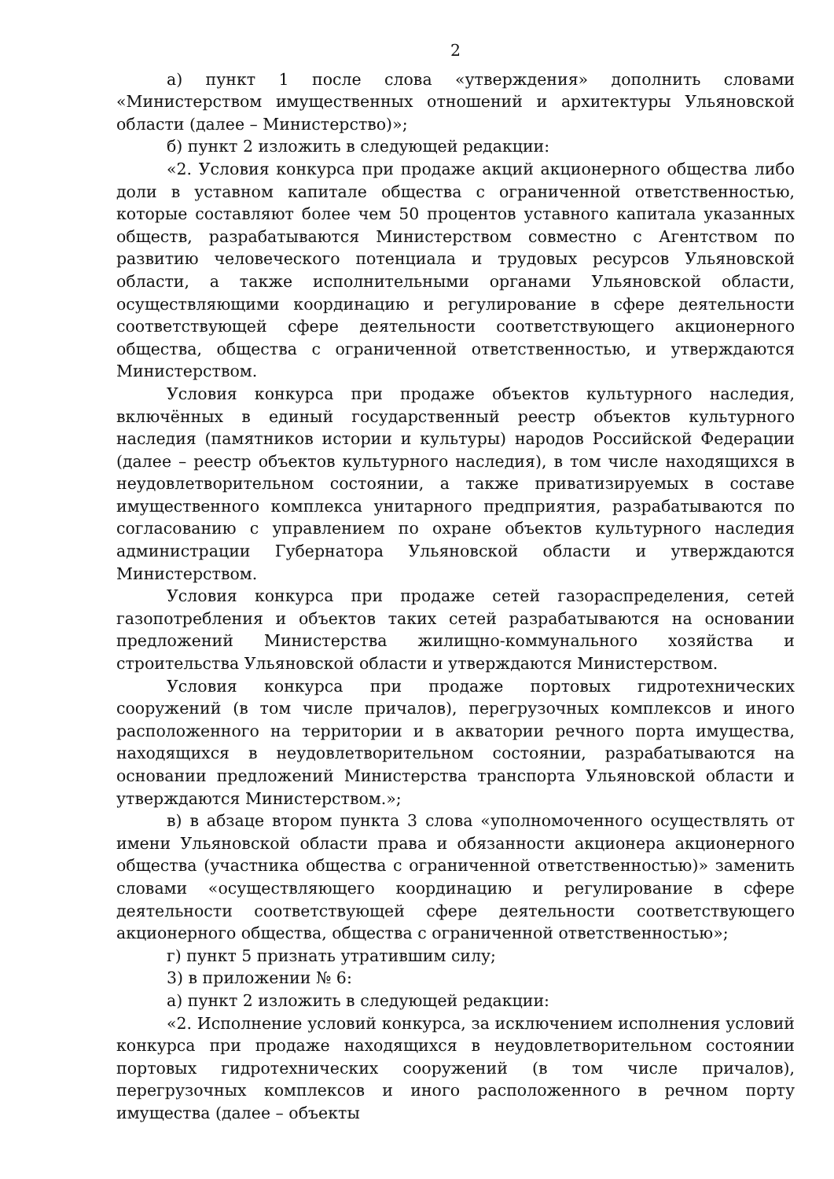2
а) пункт 1 после слова «утверждения» дополнить словами «Министерством имущественных отношений и архитектуры Ульяновской области (далее – Министерство)»;
б) пункт 2 изложить в следующей редакции:
«2. Условия конкурса при продаже акций акционерного общества либо доли в уставном капитале общества с ограниченной ответственностью, которые составляют более чем 50 процентов уставного капитала указанных обществ, разрабатываются Министерством совместно с Агентством по развитию человеческого потенциала и трудовых ресурсов Ульяновской области, а также исполнительными органами Ульяновской области, осуществляющими координацию и регулирование в сфере деятельности соответствующей сфере деятельности соответствующего акционерного общества, общества с ограниченной ответственностью, и утверждаются Министерством.
Условия конкурса при продаже объектов культурного наследия, включённых в единый государственный реестр объектов культурного наследия (памятников истории и культуры) народов Российской Федерации (далее – реестр объектов культурного наследия), в том числе находящихся в неудовлетворительном состоянии, а также приватизируемых в составе имущественного комплекса унитарного предприятия, разрабатываются по согласованию с управлением по охране объектов культурного наследия администрации Губернатора Ульяновской области и утверждаются Министерством.
Условия конкурса при продаже сетей газораспределения, сетей газопотребления и объектов таких сетей разрабатываются на основании предложений Министерства жилищно-коммунального хозяйства и строительства Ульяновской области и утверждаются Министерством.
Условия конкурса при продаже портовых гидротехнических сооружений (в том числе причалов), перегрузочных комплексов и иного расположенного на территории и в акватории речного порта имущества, находящихся в неудовлетворительном состоянии, разрабатываются на основании предложений Министерства транспорта Ульяновской области и утверждаются Министерством.»;
в) в абзаце втором пункта 3 слова «уполномоченного осуществлять от имени Ульяновской области права и обязанности акционера акционерного общества (участника общества с ограниченной ответственностью)» заменить словами «осуществляющего координацию и регулирование в сфере деятельности соответствующей сфере деятельности соответствующего акционерного общества, общества с ограниченной ответственностью»;
г) пункт 5 признать утратившим силу;
3) в приложении № 6:
а) пункт 2 изложить в следующей редакции:
«2. Исполнение условий конкурса, за исключением исполнения условий конкурса при продаже находящихся в неудовлетворительном состоянии портовых гидротехнических сооружений (в том числе причалов), перегрузочных комплексов и иного расположенного в речном порту имущества (далее – объекты